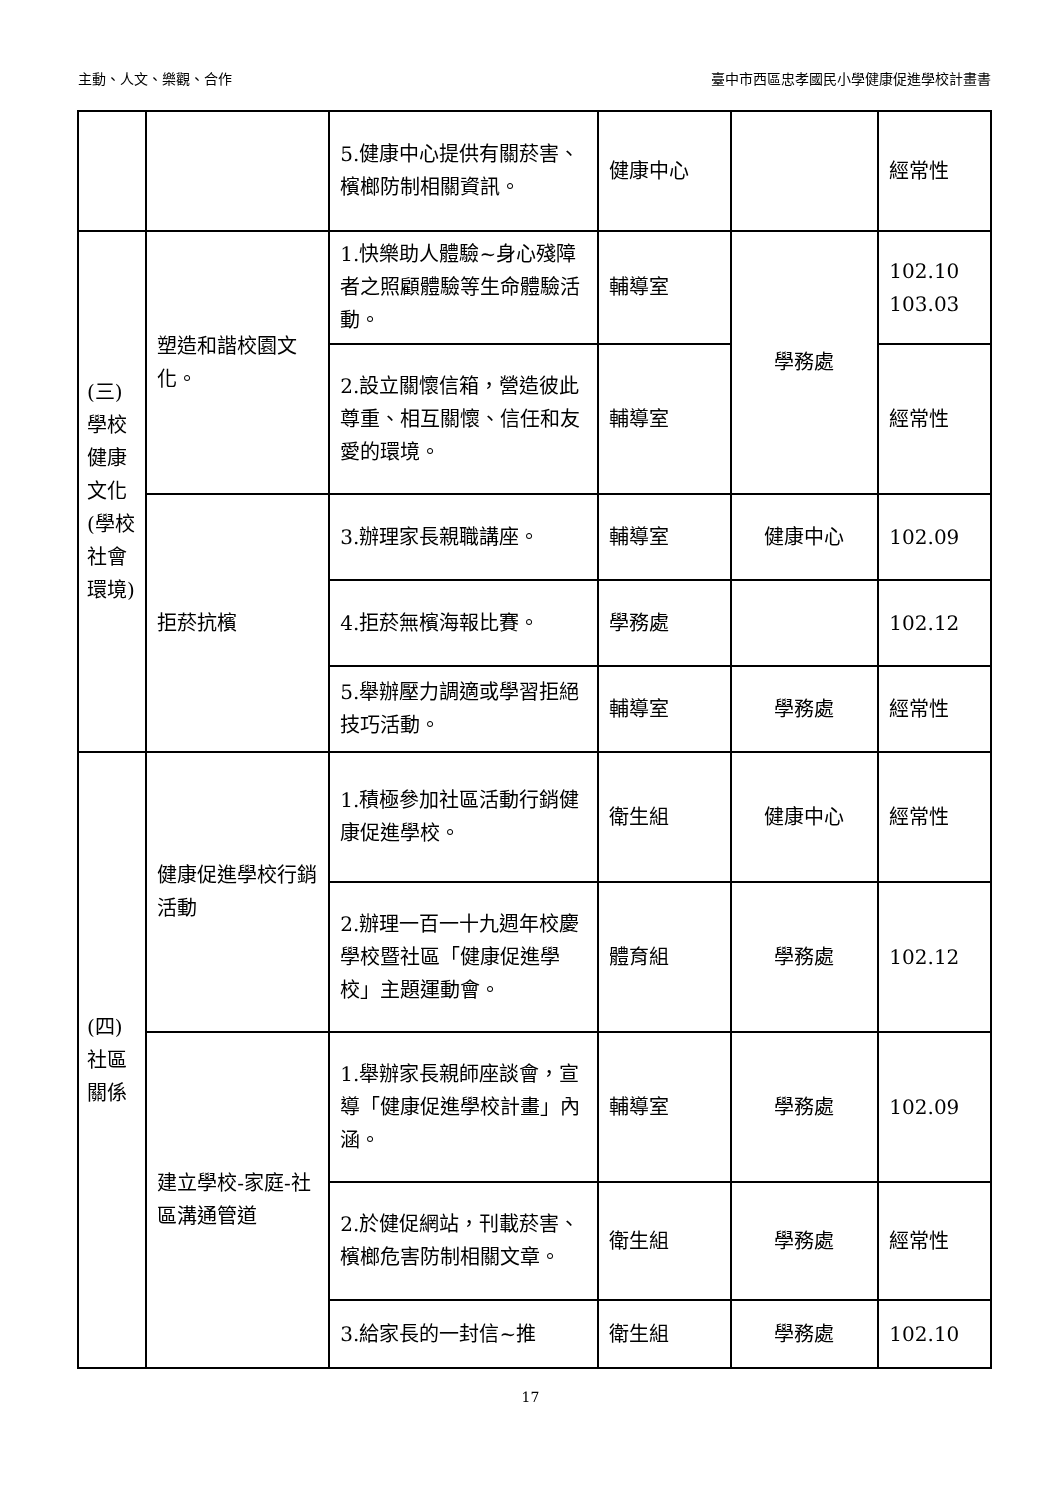主動、人文、樂觀、合作 臺中市西區忠孝國民小學健康促進學校計畫書
| | | 5.健康中心提供有關菸害、檳榔防制相關資訊。 | 健康中心 | | 經常性 |
| (三) 學校健康文化(學校社會環境) | 塑造和諧校園文化。 | 1.快樂助人體驗~身心殘障者之照顧體驗等生命體驗活動。 | 輔導室 | 學務處 | 102.10 103.03 |
| | | 2.設立關懷信箱，營造彼此尊重、相互關懷、信任和友愛的環境。 | 輔導室 | | 經常性 |
| | 拒菸抗檳 | 3.辦理家長親職講座。 | 輔導室 | 健康中心 | 102.09 |
| | | 4.拒菸無檳海報比賽。 | 學務處 | | 102.12 |
| | | 5.舉辦壓力調適或學習拒絕技巧活動。 | 輔導室 | 學務處 | 經常性 |
| (四) 社區關係 | 健康促進學校行銷活動 | 1.積極參加社區活動行銷健康促進學校。 | 衛生組 | 健康中心 | 經常性 |
| | | 2.辦理一百一十九週年校慶學校暨社區「健康促進學校」主題運動會。 | 體育組 | 學務處 | 102.12 |
| | 建立學校-家庭-社區溝通管道 | 1.舉辦家長親師座談會，宣導「健康促進學校計畫」內涵。 | 輔導室 | 學務處 | 102.09 |
| | | 2.於健促網站，刊載菸害、檳榔危害防制相關文章。 | 衛生組 | 學務處 | 經常性 |
| | | 3.給家長的一封信~推 | 衛生組 | 學務處 | 102.10 |
17